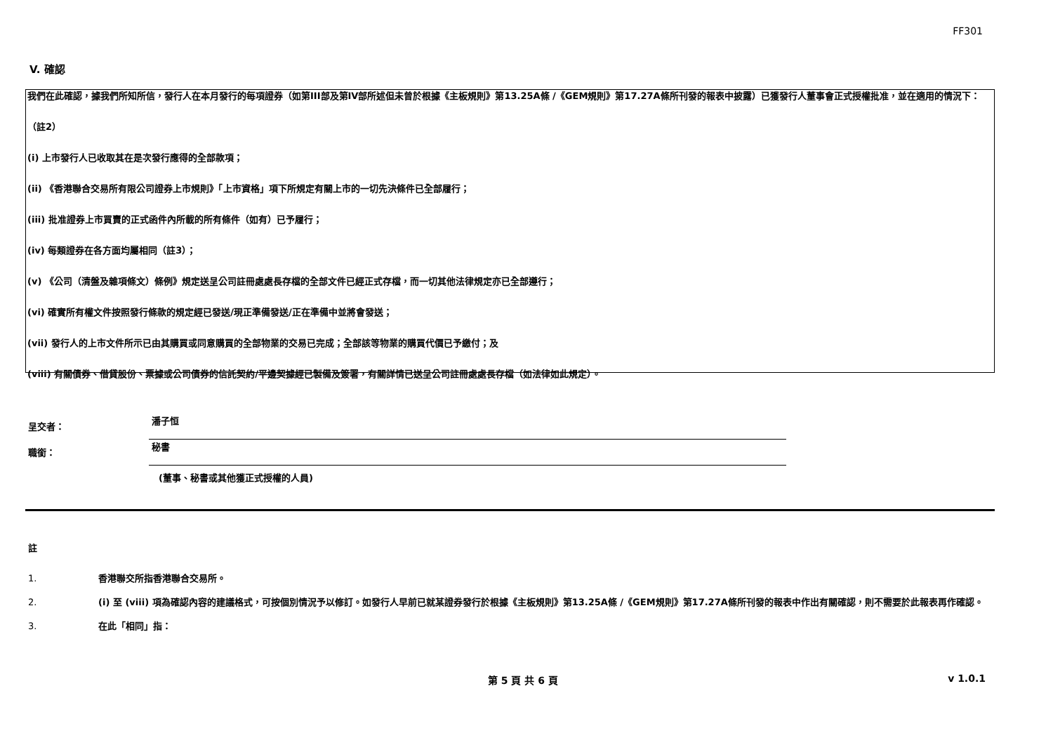FF301
V. 確認
我們在此確認，據我們所知所信，發行人在本月發行的每項證券（如第III部及第IV部所述但未曾於根據《主板規則》第13.25A條 /《GEM規則》第17.27A條所刊發的報表中披露）已獲發行人董事會正式授權批准，並在適用的情況下：
（註2）
(i) 上市發行人已收取其在是次發行應得的全部款項；
(ii) 《香港聯合交易所有限公司證券上市規則》「上市資格」項下所規定有關上市的一切先決條件已全部履行；
(iii) 批准證券上市買賣的正式函件內所載的所有條件（如有）已予履行；
(iv) 每類證券在各方面均屬相同（註3）；
(v) 《公司（清盤及雜項條文）條例》規定送呈公司註冊處處長存檔的全部文件已經正式存檔，而一切其他法律規定亦已全部遵行；
(vi) 確實所有權文件按照發行條款的規定經已發送/現正準備發送/正在準備中並將會發送；
(vii) 發行人的上市文件所示已由其購買或同意購買的全部物業的交易已完成；全部該等物業的購買代價已予繳付；及
(viii) 有關債券、借貸股份、票據或公司債券的信託契約/平邊契據經已製備及簽署，有關詳情已送呈公司註冊處處長存檔（如法律如此規定）。
呈交者：
潘子恒
職銜：
秘書
(董事、秘書或其他獲正式授權的人員)
註
1. 香港聯交所指香港聯合交易所。
2. (i) 至 (viii) 項為確認內容的建議格式，可按個別情況予以修訂。如發行人早前已就某證券發行於根據《主板規則》第13.25A條 /《GEM規則》第17.27A條所刊發的報表中作出有關確認，則不需要於此報表再作確認。
3. 在此「相同」指：
第 5 頁 共 6 頁 v 1.0.1